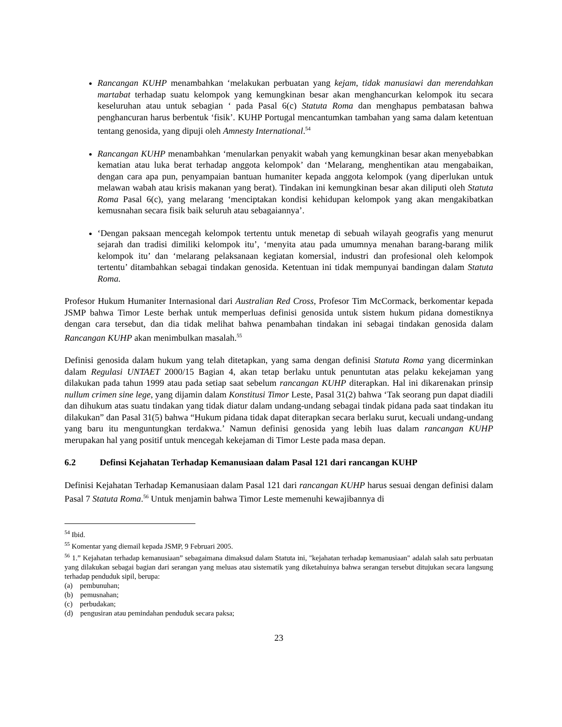Rancangan KUHP menambahkan ‘melakukan perbuatan yang kejam, tidak manusiawi dan merendahkan martabat terhadap suatu kelompok yang kemungkinan besar akan menghancurkan kelompok itu secara keseluruhan atau untuk sebagian ‘ pada Pasal 6(c) Statuta Roma dan menghapus pembatasan bahwa penghancuran harus berbentuk ‘fisik’. KUHP Portugal mencantumkan tambahan yang sama dalam ketentuan tentang genosida, yang dipuji oleh Amnesty International.<sup>54</sup>
Rancangan KUHP menambahkan ‘menularkan penyakit wabah yang kemungkinan besar akan menyebabkan kematian atau luka berat terhadap anggota kelompok’ dan ‘Melarang, menghentikan atau mengabaikan, dengan cara apa pun, penyampaian bantuan humaniter kepada anggota kelompok (yang diperlukan untuk melawan wabah atau krisis makanan yang berat). Tindakan ini kemungkinan besar akan diliputi oleh Statuta Roma Pasal 6(c), yang melarang ‘menciptakan kondisi kehidupan kelompok yang akan mengakibatkan kemusnahan secara fisik baik seluruh atau sebagaiannya’.
‘Dengan paksaan mencegah kelompok tertentu untuk menetap di sebuah wilayah geografis yang menurut sejarah dan tradisi dimiliki kelompok itu’, ‘menyita atau pada umumnya menahan barang-barang milik kelompok itu’ dan ‘melarang pelaksanaan kegiatan komersial, industri dan profesional oleh kelompok tertentu’ ditambahkan sebagai tindakan genosida. Ketentuan ini tidak mempunyai bandingan dalam Statuta Roma.
Profesor Hukum Humaniter Internasional dari Australian Red Cross, Profesor Tim McCormack, berkomentar kepada JSMP bahwa Timor Leste berhak untuk memperluas definisi genosida untuk sistem hukum pidana domestiknya dengan cara tersebut, dan dia tidak melihat bahwa penambahan tindakan ini sebagai tindakan genosida dalam Rancangan KUHP akan menimbulkan masalah.<sup>55</sup>
Definisi genosida dalam hukum yang telah ditetapkan, yang sama dengan definisi Statuta Roma yang dicerminkan dalam Regulasi UNTAET 2000/15 Bagian 4, akan tetap berlaku untuk penuntutan atas pelaku kekejaman yang dilakukan pada tahun 1999 atau pada setiap saat sebelum rancangan KUHP diterapkan. Hal ini dikarenakan prinsip nullum crimen sine lege, yang dijamin dalam Konstitusi Timor Leste, Pasal 31(2) bahwa ‘Tak seorang pun dapat diadili dan dihukum atas suatu tindakan yang tidak diatur dalam undang-undang sebagai tindak pidana pada saat tindakan itu dilakukan” dan Pasal 31(5) bahwa “Hukum pidana tidak dapat diterapkan secara berlaku surut, kecuali undang-undang yang baru itu menguntungkan terdakwa.’ Namun definisi genosida yang lebih luas dalam rancangan KUHP merupakan hal yang positif untuk mencegah kekejaman di Timor Leste pada masa depan.
6.2 Definsi Kejahatan Terhadap Kemanusiaan dalam Pasal 121 dari rancangan KUHP
Definisi Kejahatan Terhadap Kemanusiaan dalam Pasal 121 dari rancangan KUHP harus sesuai dengan definisi dalam Pasal 7 Statuta Roma.<sup>56</sup> Untuk menjamin bahwa Timor Leste memenuhi kewajibannya di
<sup>54</sup> Ibid.
<sup>55</sup> Komentar yang diemail kepada JSMP, 9 Februari 2005.
<sup>56</sup> 1.” Kejahatan terhadap kemanusiaan” sebagaimana dimaksud dalam Statuta ini, "kejahatan terhadap kemanusiaan" adalah salah satu perbuatan yang dilakukan sebagai bagian dari serangan yang meluas atau sistematik yang diketahuinya bahwa serangan tersebut ditujukan secara langsung terhadap penduduk sipil, berupa:
(a) pembunuhan;
(b) pemusnahan;
(c) perbudakan;
(d) pengusiran atau pemindahan penduduk secara paksa;
23